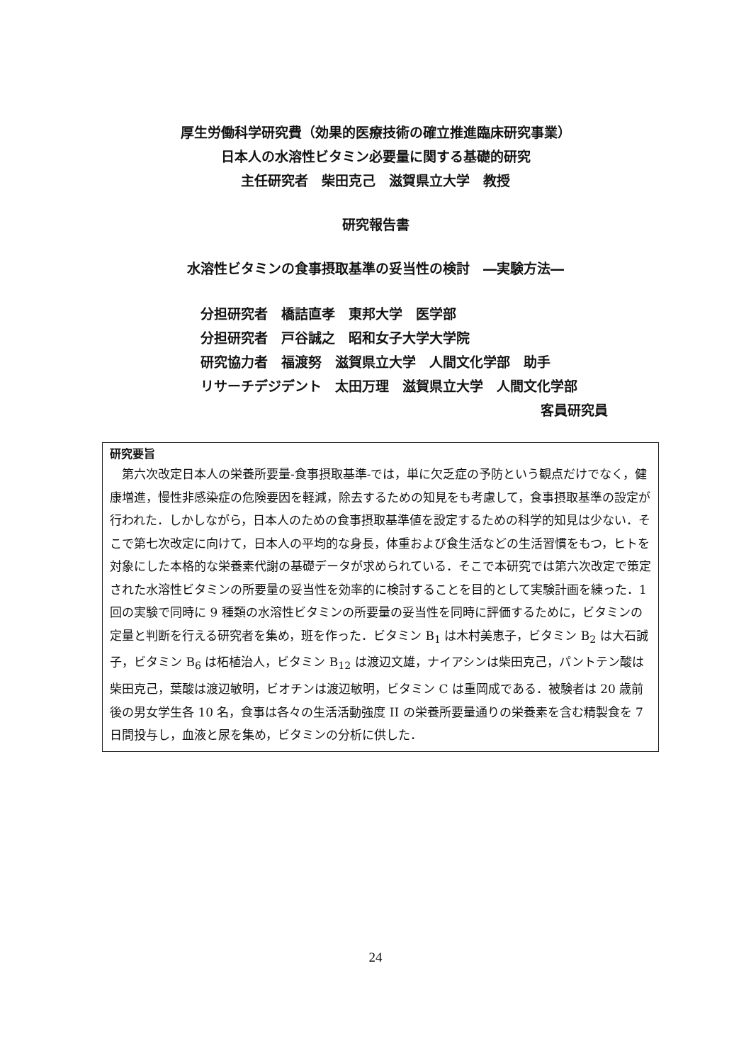厚生労働科学研究費（効果的医療技術の確立推進臨床研究事業）
日本人の水溶性ビタミン必要量に関する基礎的研究
主任研究者　柴田克己　滋賀県立大学　教授
研究報告書
水溶性ビタミンの食事摂取基準の妥当性の検討　―実験方法―
分担研究者　橋詰直孝　東邦大学　医学部
分担研究者　戸谷誠之　昭和女子大学大学院
研究協力者　福渡努　滋賀県立大学　人間文化学部　助手
リサーチデジデント　太田万理　滋賀県立大学　人間文化学部
客員研究員
研究要旨
　第六次改定日本人の栄養所要量-食事摂取基準-では，単に欠乏症の予防という観点だけでなく，健康増進，慢性非感染症の危険要因を軽減，除去するための知見をも考慮して，食事摂取基準の設定が行われた．しかしながら，日本人のための食事摂取基準値を設定するための科学的知見は少ない．そこで第七次改定に向けて，日本人の平均的な身長，体重および食生活などの生活習慣をもつ，ヒトを対象にした本格的な栄養素代謝の基礎データが求められている．そこで本研究では第六次改定で策定された水溶性ビタミンの所要量の妥当性を効率的に検討することを目的として実験計画を練った．1 回の実験で同時に 9 種類の水溶性ビタミンの所要量の妥当性を同時に評価するために，ビタミンの定量と判断を行える研究者を集め，班を作った．ビタミン B<sub>1</sub> は木村美恵子，ビタミン B<sub>2</sub> は大石誠子，ビタミン B<sub>6</sub> は柘植治人，ビタミン B<sub>12</sub> は渡辺文雄，ナイアシンは柴田克己，パントテン酸は柴田克己，葉酸は渡辺敏明，ビオチンは渡辺敏明，ビタミン C は重岡成である．被験者は 20 歳前後の男女学生各 10 名，食事は各々の生活活動強度 II の栄養所要量通りの栄養素を含む精製食を 7 日間投与し，血液と尿を集め，ビタミンの分析に供した．
24